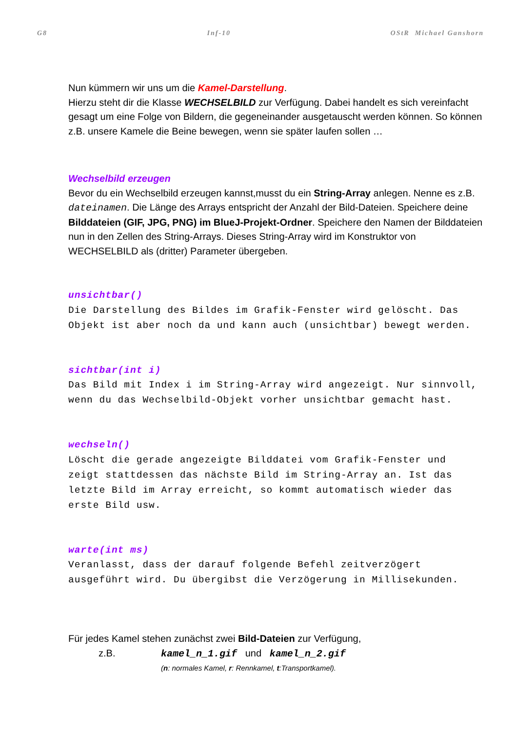G8 Inf-10 OStR Michael Ganshorn
Nun kümmern wir uns um die Kamel-Darstellung.
Hierzu steht dir die Klasse WECHSELBILD zur Verfügung. Dabei handelt es sich vereinfacht gesagt um eine Folge von Bildern, die gegeneinander ausgetauscht werden können. So können z.B. unsere Kamele die Beine bewegen, wenn sie später laufen sollen …
Wechselbild erzeugen
Bevor du ein Wechselbild erzeugen kannst,musst du ein String-Array anlegen. Nenne es z.B. dateinamen. Die Länge des Arrays entspricht der Anzahl der Bild-Dateien. Speichere deine Bilddateien (GIF, JPG, PNG) im BlueJ-Projekt-Ordner. Speichere den Namen der Bilddateien nun in den Zellen des String-Arrays. Dieses String-Array wird im Konstruktor von WECHSELBILD als (dritter) Parameter übergeben.
unsichtbar()
Die Darstellung des Bildes im Grafik-Fenster wird gelöscht. Das Objekt ist aber noch da und kann auch (unsichtbar) bewegt werden.
sichtbar(int i)
Das Bild mit Index i im String-Array wird angezeigt. Nur sinnvoll, wenn du das Wechselbild-Objekt vorher unsichtbar gemacht hast.
wechseln()
Löscht die gerade angezeigte Bilddatei vom Grafik-Fenster und zeigt stattdessen das nächste Bild im String-Array an. Ist das letzte Bild im Array erreicht, so kommt automatisch wieder das erste Bild usw.
warte(int ms)
Veranlasst, dass der darauf folgende Befehl zeitverzögert ausgeführt wird. Du übergibst die Verzögerung in Millisekunden.
Für jedes Kamel stehen zunächst zwei Bild-Dateien zur Verfügung,
z.B. kamel_n_1.gif und kamel_n_2.gif
(n: normales Kamel, r: Rennkamel, t:Transportkamel).